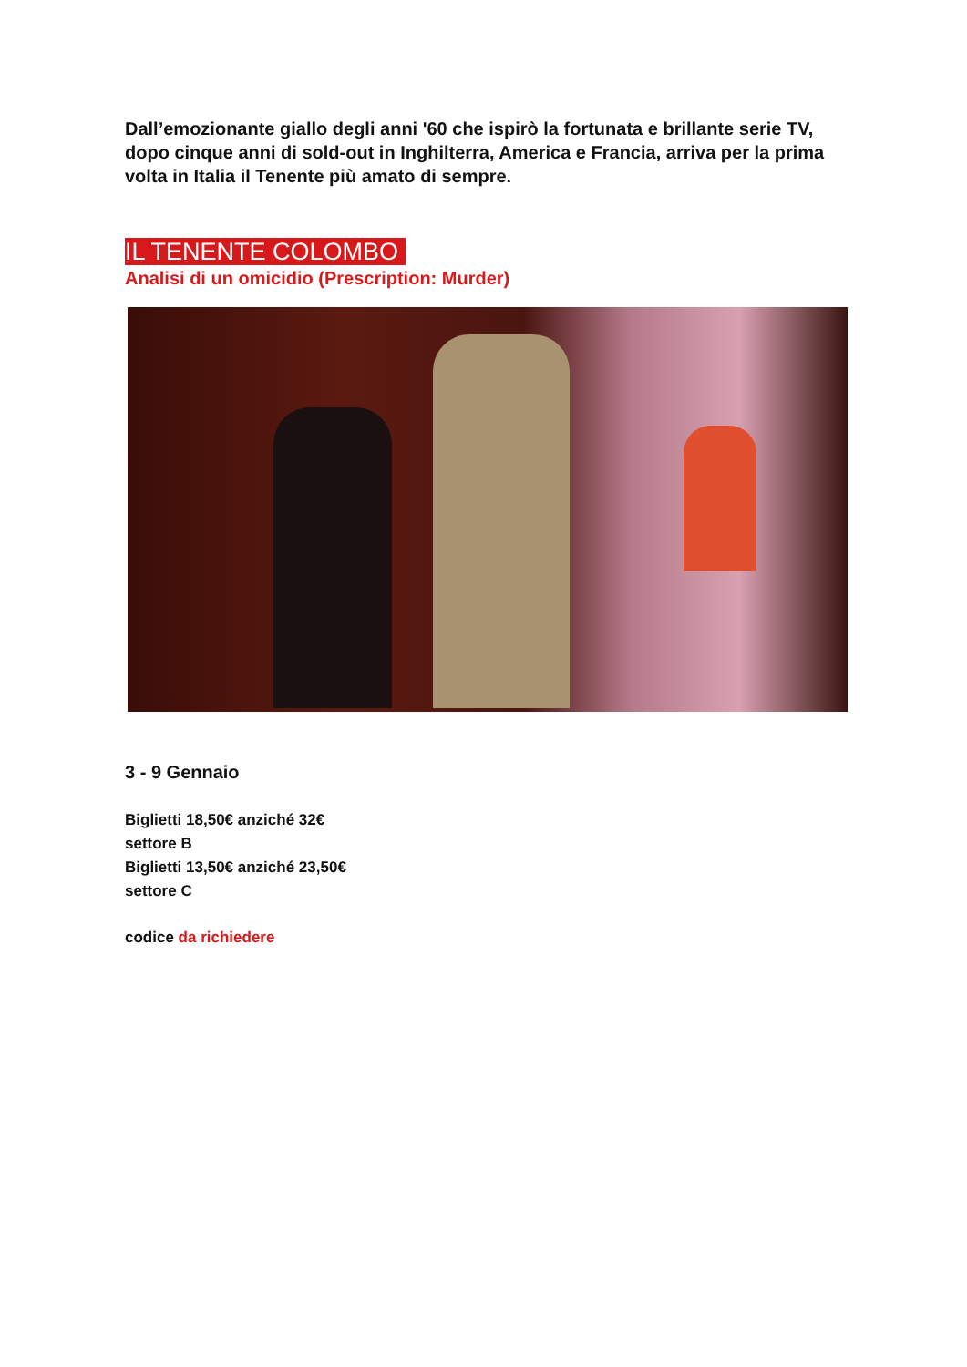Dall’emozionante giallo degli anni '60 che ispirò la fortunata e brillante serie TV, dopo cinque anni di sold-out in Inghilterra, America e Francia, arriva per la prima volta in Italia il Tenente più amato di sempre.
IL TENENTE COLOMBO
Analisi di un omicidio (Prescription: Murder)
3 - 9 Gennaio
Biglietti 18,50€ anziché 32€
settore B
Biglietti 13,50€ anziché 23,50€
settore C
codice da richiedere